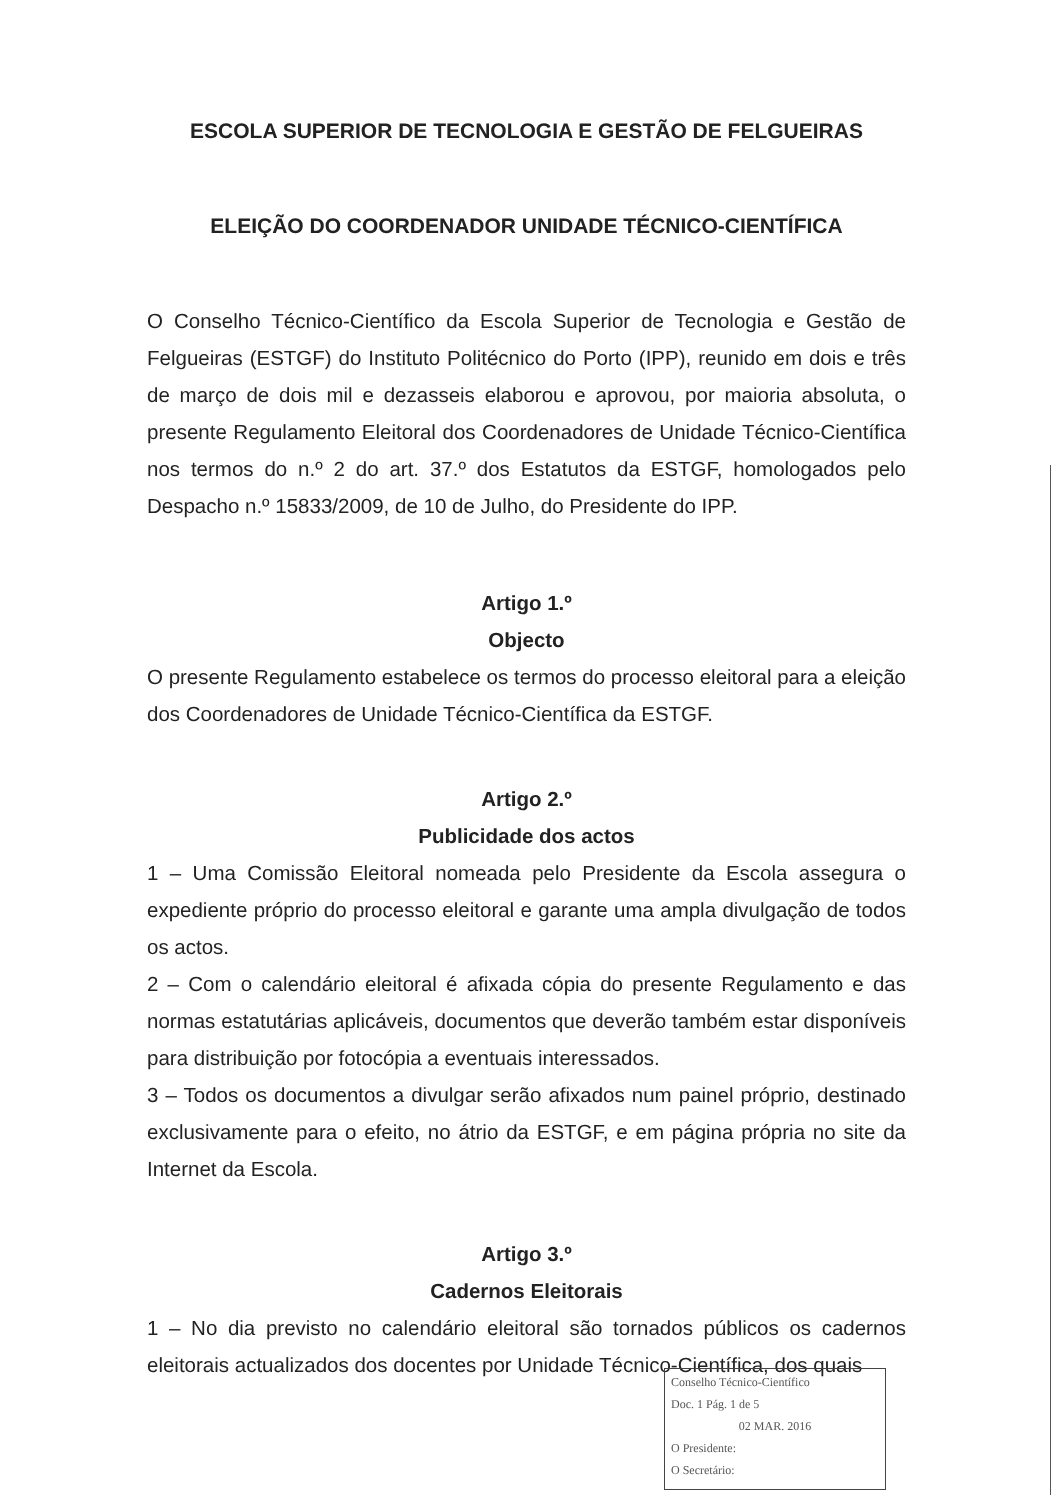ESCOLA SUPERIOR DE TECNOLOGIA E GESTÃO DE FELGUEIRAS
ELEIÇÃO DO COORDENADOR UNIDADE TÉCNICO-CIENTÍFICA
O Conselho Técnico-Científico da Escola Superior de Tecnologia e Gestão de Felgueiras (ESTGF) do Instituto Politécnico do Porto (IPP), reunido em dois e três de março de dois mil e dezasseis elaborou e aprovou, por maioria absoluta, o presente Regulamento Eleitoral dos Coordenadores de Unidade Técnico-Científica nos termos do n.º 2 do art. 37.º dos Estatutos da ESTGF, homologados pelo Despacho n.º 15833/2009, de 10 de Julho, do Presidente do IPP.
Artigo 1.º
Objecto
O presente Regulamento estabelece os termos do processo eleitoral para a eleição dos Coordenadores de Unidade Técnico-Científica da ESTGF.
Artigo 2.º
Publicidade dos actos
1 – Uma Comissão Eleitoral nomeada pelo Presidente da Escola assegura o expediente próprio do processo eleitoral e garante uma ampla divulgação de todos os actos.
2 – Com o calendário eleitoral é afixada cópia do presente Regulamento e das normas estatutárias aplicáveis, documentos que deverão também estar disponíveis para distribuição por fotocópia a eventuais interessados.
3 – Todos os documentos a divulgar serão afixados num painel próprio, destinado exclusivamente para o efeito, no átrio da ESTGF, e em página própria no site da Internet da Escola.
Artigo 3.º
Cadernos Eleitorais
1 – No dia previsto no calendário eleitoral são tornados públicos os cadernos eleitorais actualizados dos docentes por Unidade Técnico-Científica, dos quais
Conselho Técnico-Científico
Doc. 1 Pág. 1 de 5
02 MAR. 2016
O Presidente:
O Secretário: